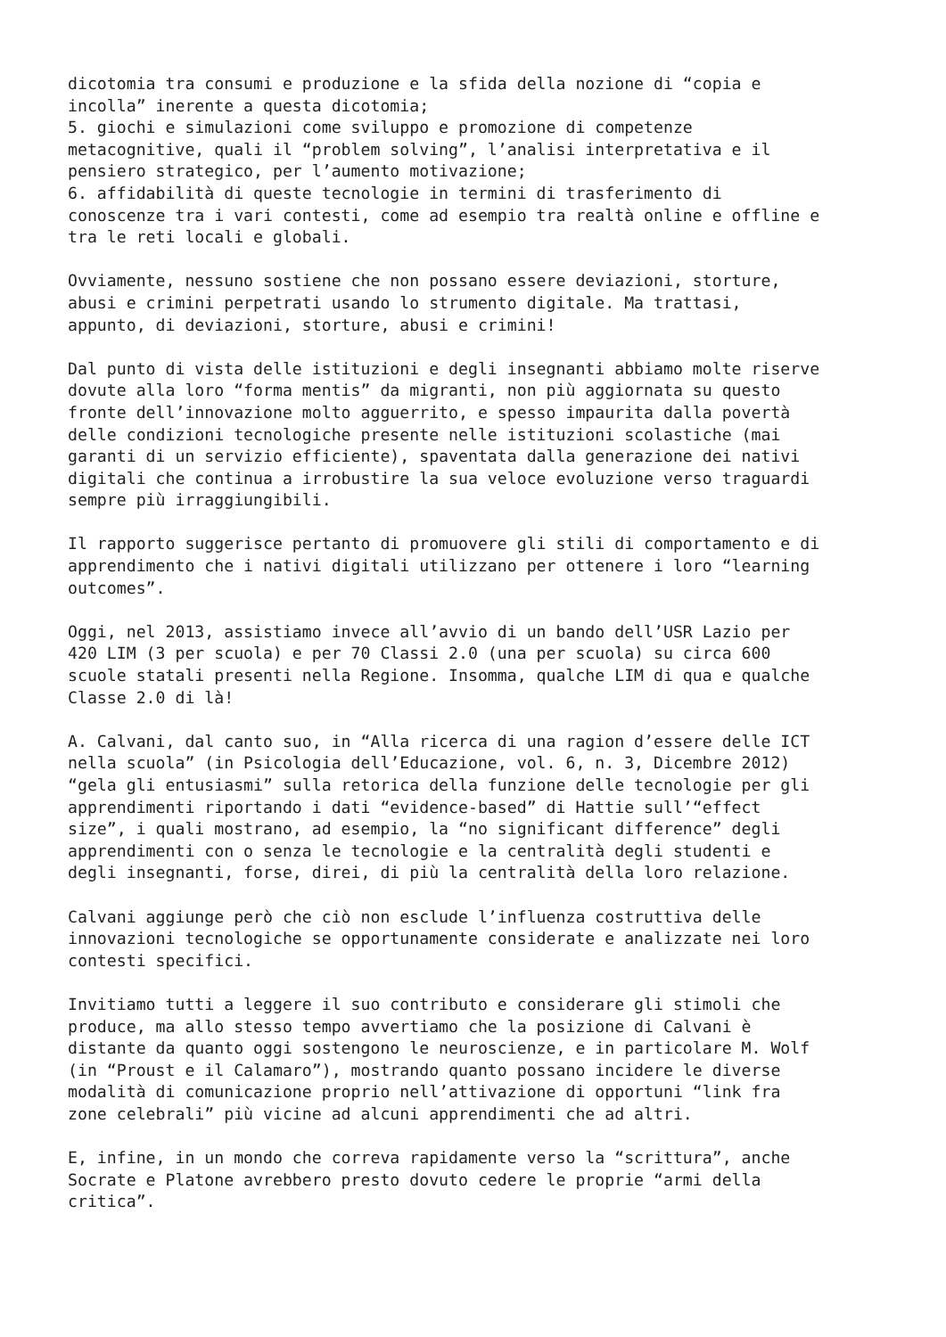dicotomia tra consumi e produzione e la sfida della nozione di “copia e incolla” inerente a questa dicotomia; 5. giochi e simulazioni come sviluppo e promozione di competenze metacognitive, quali il “problem solving”, l’analisi interpretativa e il pensiero strategico, per l’aumento motivazione; 6. affidabilità di queste tecnologie in termini di trasferimento di conoscenze tra i vari contesti, come ad esempio tra realtà online e offline e tra le reti locali e globali.
Ovviamente, nessuno sostiene che non possano essere deviazioni, storture, abusi e crimini perpetrati usando lo strumento digitale. Ma trattasi, appunto, di deviazioni, storture, abusi e crimini!
Dal punto di vista delle istituzioni e degli insegnanti abbiamo molte riserve dovute alla loro “forma mentis” da migranti, non più aggiornata su questo fronte dell’innovazione molto agguerrito, e spesso impaurita dalla povertà delle condizioni tecnologiche presente nelle istituzioni scolastiche (mai garanti di un servizio efficiente), spaventata dalla generazione dei nativi digitali che continua a irrobustire la sua veloce evoluzione verso traguardi sempre più irraggiungibili.
Il rapporto suggerisce pertanto di promuovere gli stili di comportamento e di apprendimento che i nativi digitali utilizzano per ottenere i loro “learning outcomes”.
Oggi, nel 2013, assistiamo invece all’avvio di un bando dell’USR Lazio per 420 LIM (3 per scuola) e per 70 Classi 2.0 (una per scuola) su circa 600 scuole statali presenti nella Regione. Insomma, qualche LIM di qua e qualche Classe 2.0 di là!
A. Calvani, dal canto suo, in “Alla ricerca di una ragion d’essere delle ICT nella scuola” (in Psicologia dell’Educazione, vol. 6, n. 3, Dicembre 2012) “gela gli entusiasmi” sulla retorica della funzione delle tecnologie per gli apprendimenti riportando i dati “evidence-based” di Hattie sull’“effect size”, i quali mostrano, ad esempio, la “no significant difference” degli apprendimenti con o senza le tecnologie e la centralità degli studenti e degli insegnanti, forse, direi, di più la centralità della loro relazione.
Calvani aggiunge però che ciò non esclude l’influenza costruttiva delle innovazioni tecnologiche se opportunamente considerate e analizzate nei loro contesti specifici.
Invitiamo tutti a leggere il suo contributo e considerare gli stimoli che produce, ma allo stesso tempo avvertiamo che la posizione di Calvani è distante da quanto oggi sostengono le neuroscienze, e in particolare M. Wolf (in “Proust e il Calamaro”), mostrando quanto possano incidere le diverse modalità di comunicazione proprio nell’attivazione di opportuni “link fra zone celebrali” più vicine ad alcuni apprendimenti che ad altri.
E, infine, in un mondo che correva rapidamente verso la “scrittura”, anche Socrate e Platone avrebbero presto dovuto cedere le proprie “armi della critica”.